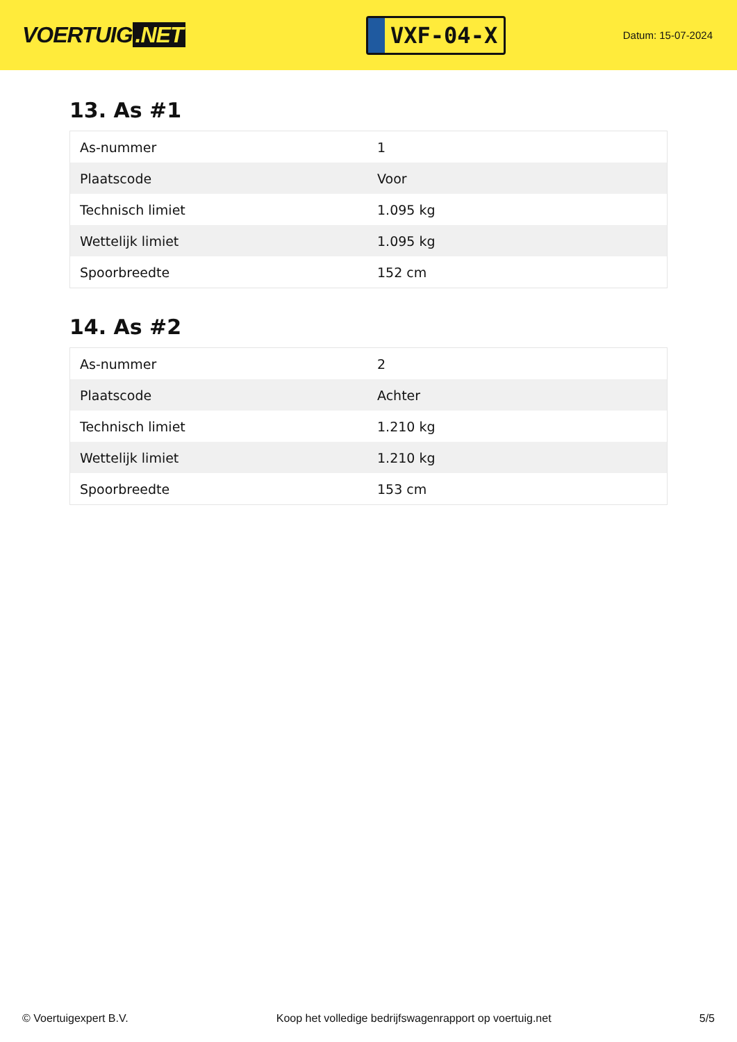VOERTUIG.NET
VXF-04-X
Datum: 15-07-2024
13. As #1
| As-nummer | 1 |
| Plaatscode | Voor |
| Technisch limiet | 1.095 kg |
| Wettelijk limiet | 1.095 kg |
| Spoorbreedte | 152 cm |
14. As #2
| As-nummer | 2 |
| Plaatscode | Achter |
| Technisch limiet | 1.210 kg |
| Wettelijk limiet | 1.210 kg |
| Spoorbreedte | 153 cm |
© Voertuigexpert B.V. Koop het volledige bedrijfswagenrapport op voertuig.net 5/5